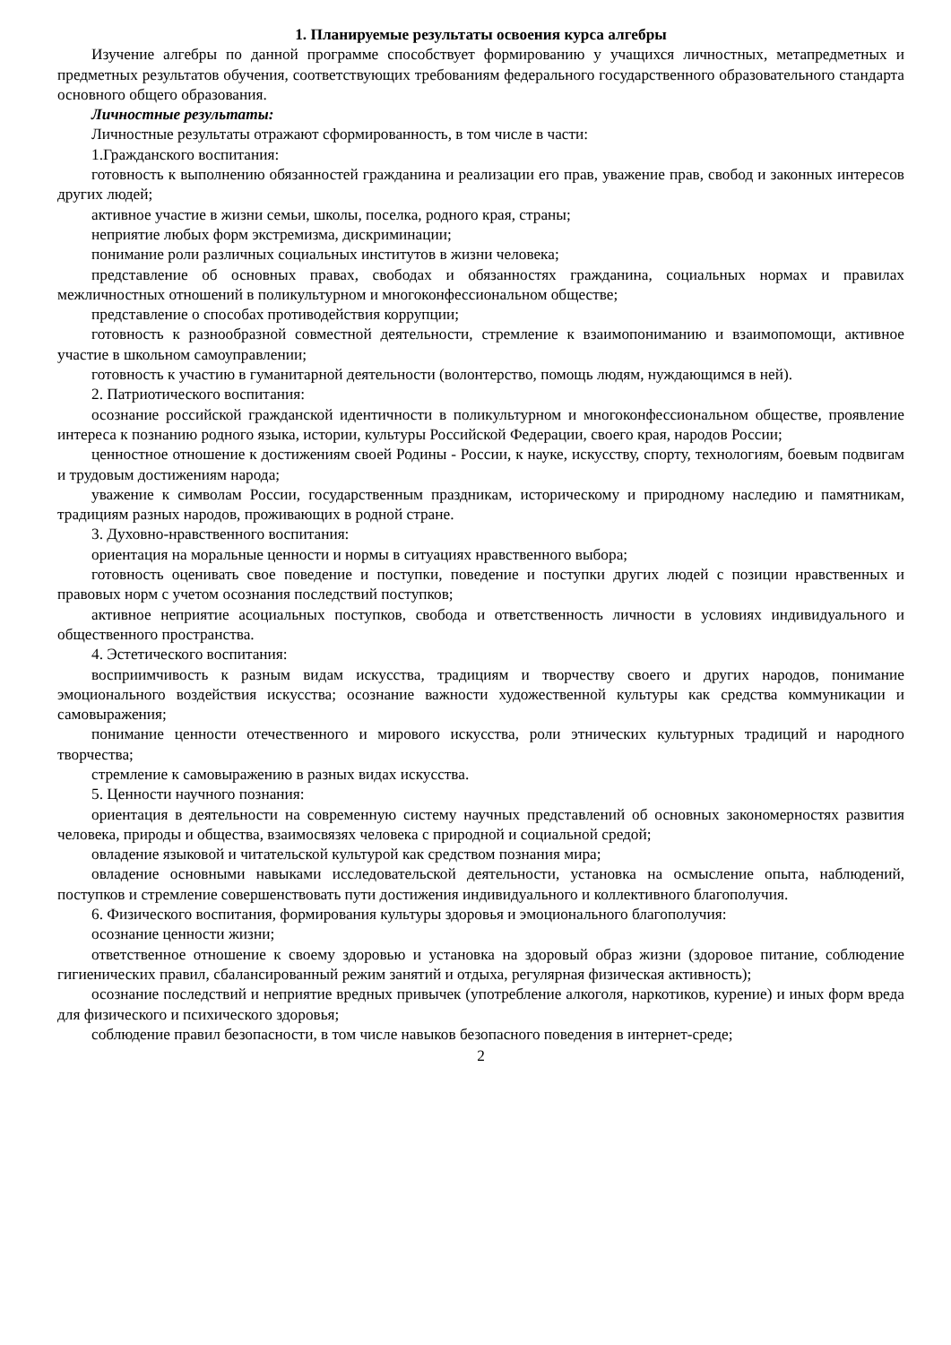1. Планируемые результаты освоения курса алгебры
Изучение алгебры по данной программе способствует формированию у учащихся личностных, метапредметных и предметных результатов обучения, соответствующих требованиям федерального государственного образовательного стандарта основного общего образования.
Личностные результаты:
Личностные результаты отражают сформированность, в том числе в части:
1.Гражданского воспитания:
готовность к выполнению обязанностей гражданина и реализации его прав, уважение прав, свобод и законных интересов других людей;
активное участие в жизни семьи, школы, поселка, родного края, страны;
неприятие любых форм экстремизма, дискриминации;
понимание роли различных социальных институтов в жизни человека;
представление об основных правах, свободах и обязанностях гражданина, социальных нормах и правилах межличностных отношений в поликультурном и многоконфессиональном обществе;
представление о способах противодействия коррупции;
готовность к разнообразной совместной деятельности, стремление к взаимопониманию и взаимопомощи, активное участие в школьном самоуправлении;
готовность к участию в гуманитарной деятельности (волонтерство, помощь людям, нуждающимся в ней).
2. Патриотического воспитания:
осознание российской гражданской идентичности в поликультурном и многоконфессиональном обществе, проявление интереса к познанию родного языка, истории, культуры Российской Федерации, своего края, народов России;
ценностное отношение к достижениям своей Родины - России, к науке, искусству, спорту, технологиям, боевым подвигам и трудовым достижениям народа;
уважение к символам России, государственным праздникам, историческому и природному наследию и памятникам, традициям разных народов, проживающих в родной стране.
3. Духовно-нравственного воспитания:
ориентация на моральные ценности и нормы в ситуациях нравственного выбора;
готовность оценивать свое поведение и поступки, поведение и поступки других людей с позиции нравственных и правовых норм с учетом осознания последствий поступков;
активное неприятие асоциальных поступков, свобода и ответственность личности в условиях индивидуального и общественного пространства.
4. Эстетического воспитания:
восприимчивость к разным видам искусства, традициям и творчеству своего и других народов, понимание эмоционального воздействия искусства; осознание важности художественной культуры как средства коммуникации и самовыражения;
понимание ценности отечественного и мирового искусства, роли этнических культурных традиций и народного творчества;
стремление к самовыражению в разных видах искусства.
5. Ценности научного познания:
ориентация в деятельности на современную систему научных представлений об основных закономерностях развития человека, природы и общества, взаимосвязях человека с природной и социальной средой;
овладение языковой и читательской культурой как средством познания мира;
овладение основными навыками исследовательской деятельности, установка на осмысление опыта, наблюдений, поступков и стремление совершенствовать пути достижения индивидуального и коллективного благополучия.
6. Физического воспитания, формирования культуры здоровья и эмоционального благополучия:
осознание ценности жизни;
ответственное отношение к своему здоровью и установка на здоровый образ жизни (здоровое питание, соблюдение гигиенических правил, сбалансированный режим занятий и отдыха, регулярная физическая активность);
осознание последствий и неприятие вредных привычек (употребление алкоголя, наркотиков, курение) и иных форм вреда для физического и психического здоровья;
соблюдение правил безопасности, в том числе навыков безопасного поведения в интернет-среде;
2